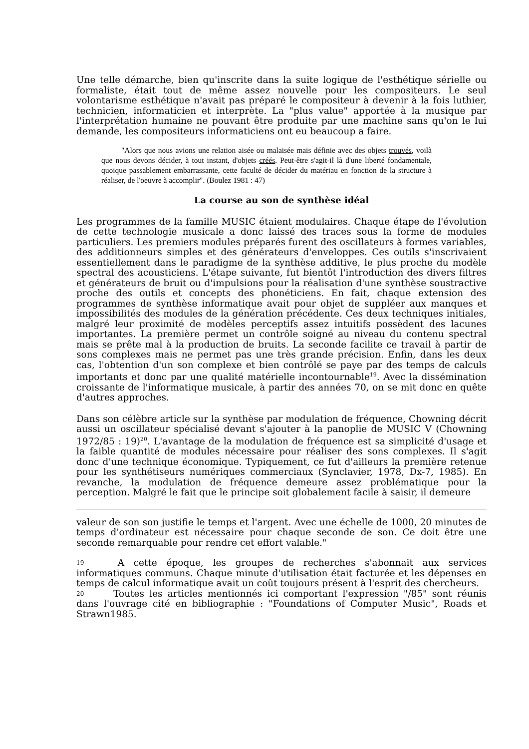Une telle démarche, bien qu'inscrite dans la suite logique de l'esthétique sérielle ou formaliste, était tout de même assez nouvelle pour les compositeurs. Le seul volontarisme esthétique n'avait pas préparé le compositeur à devenir à la fois luthier, technicien, informaticien et interprète. La "plus value" apportée à la musique par l'interprétation humaine ne pouvant être produite par une machine sans qu'on le lui demande, les compositeurs informaticiens ont eu beaucoup a faire.
"Alors que nous avions une relation aisée ou malaisée mais définie avec des objets trouvés, voilà que nous devons décider, à tout instant, d'objets créés. Peut-être s'agit-il là d'une liberté fondamentale, quoique passablement embarrassante, cette faculté de décider du matériau en fonction de la structure à réaliser, de l'oeuvre à accomplir". (Boulez 1981 : 47)
La course au son de synthèse idéal
Les programmes de la famille MUSIC étaient modulaires. Chaque étape de l'évolution de cette technologie musicale a donc laissé des traces sous la forme de modules particuliers. Les premiers modules préparés furent des oscillateurs à formes variables, des additionneurs simples et des générateurs d'enveloppes. Ces outils s'inscrivaient essentiellement dans le paradigme de la synthèse additive, le plus proche du modèle spectral des acousticiens. L'étape suivante, fut bientôt l'introduction des divers filtres et générateurs de bruit ou d'impulsions pour la réalisation d'une synthèse soustractive proche des outils et concepts des phonéticiens. En fait, chaque extension des programmes de synthèse informatique avait pour objet de suppléer aux manques et impossibilités des modules de la génération précédente. Ces deux techniques initiales, malgré leur proximité de modèles perceptifs assez intuitifs possèdent des lacunes importantes. La première permet un contrôle soigné au niveau du contenu spectral mais se prête mal à la production de bruits. La seconde facilite ce travail à partir de sons complexes mais ne permet pas une très grande précision. Enfin, dans les deux cas, l'obtention d'un son complexe et bien contrôlé se paye par des temps de calculs importants et donc par une qualité matérielle incontournable<sup>19</sup>. Avec la dissémination croissante de l'informatique musicale, à partir des années 70, on se mit donc en quête d'autres approches.
Dans son célèbre article sur la synthèse par modulation de fréquence, Chowning décrit aussi un oscillateur spécialisé devant s'ajouter à la panoplie de MUSIC V (Chowning 1972/85 : 19)<sup>20</sup>. L'avantage de la modulation de fréquence est sa simplicité d'usage et la faible quantité de modules nécessaire pour réaliser des sons complexes. Il s'agit donc d'une technique économique. Typiquement, ce fut d'ailleurs la première retenue pour les synthétiseurs numériques commerciaux (Synclavier, 1978, Dx-7, 1985). En revanche, la modulation de fréquence demeure assez problématique pour la perception. Malgré le fait que le principe soit globalement facile à saisir, il demeure
valeur de son son justifie le temps et l'argent. Avec une échelle de 1000, 20 minutes de temps d'ordinateur est nécessaire pour chaque seconde de son. Ce doit être une seconde remarquable pour rendre cet effort valable."
19 A cette époque, les groupes de recherches s'abonnait aux services informatiques communs. Chaque minute d'utilisation était facturée et les dépenses en temps de calcul informatique avait un coût toujours présent à l'esprit des chercheurs.
20 Toutes les articles mentionnés ici comportant l'expression "/85" sont réunis dans l'ouvrage cité en bibliographie : "Foundations of Computer Music", Roads et Strawn1985.